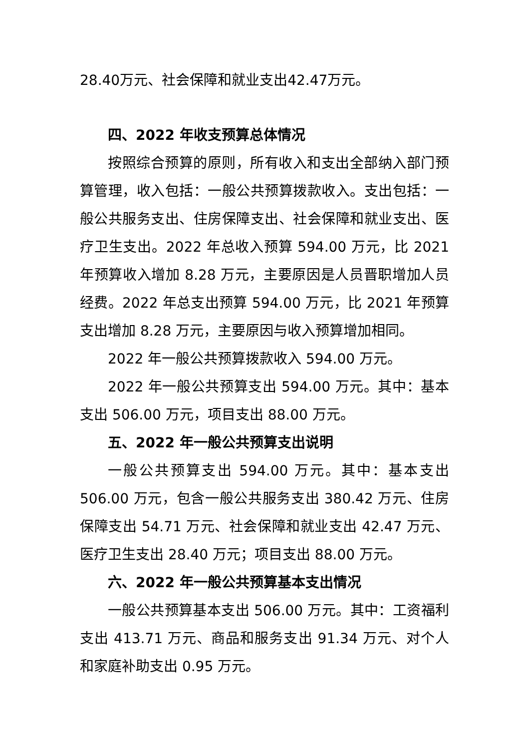28.40万元、社会保障和就业支出42.47万元。
四、2022 年收支预算总体情况
按照综合预算的原则，所有收入和支出全部纳入部门预算管理，收入包括：一般公共预算拨款收入。支出包括：一般公共服务支出、住房保障支出、社会保障和就业支出、医疗卫生支出。2022 年总收入预算 594.00 万元，比 2021 年预算收入增加 8.28 万元，主要原因是人员晋职增加人员经费。2022 年总支出预算 594.00 万元，比 2021 年预算支出增加 8.28 万元，主要原因与收入预算增加相同。
2022 年一般公共预算拨款收入 594.00 万元。
2022 年一般公共预算支出 594.00 万元。其中：基本支出 506.00 万元，项目支出 88.00 万元。
五、2022 年一般公共预算支出说明
一般公共预算支出 594.00 万元。其中：基本支出 506.00 万元，包含一般公共服务支出 380.42 万元、住房保障支出 54.71 万元、社会保障和就业支出 42.47 万元、医疗卫生支出 28.40 万元；项目支出 88.00 万元。
六、2022 年一般公共预算基本支出情况
一般公共预算基本支出 506.00 万元。其中：工资福利支出 413.71 万元、商品和服务支出 91.34 万元、对个人和家庭补助支出 0.95 万元。